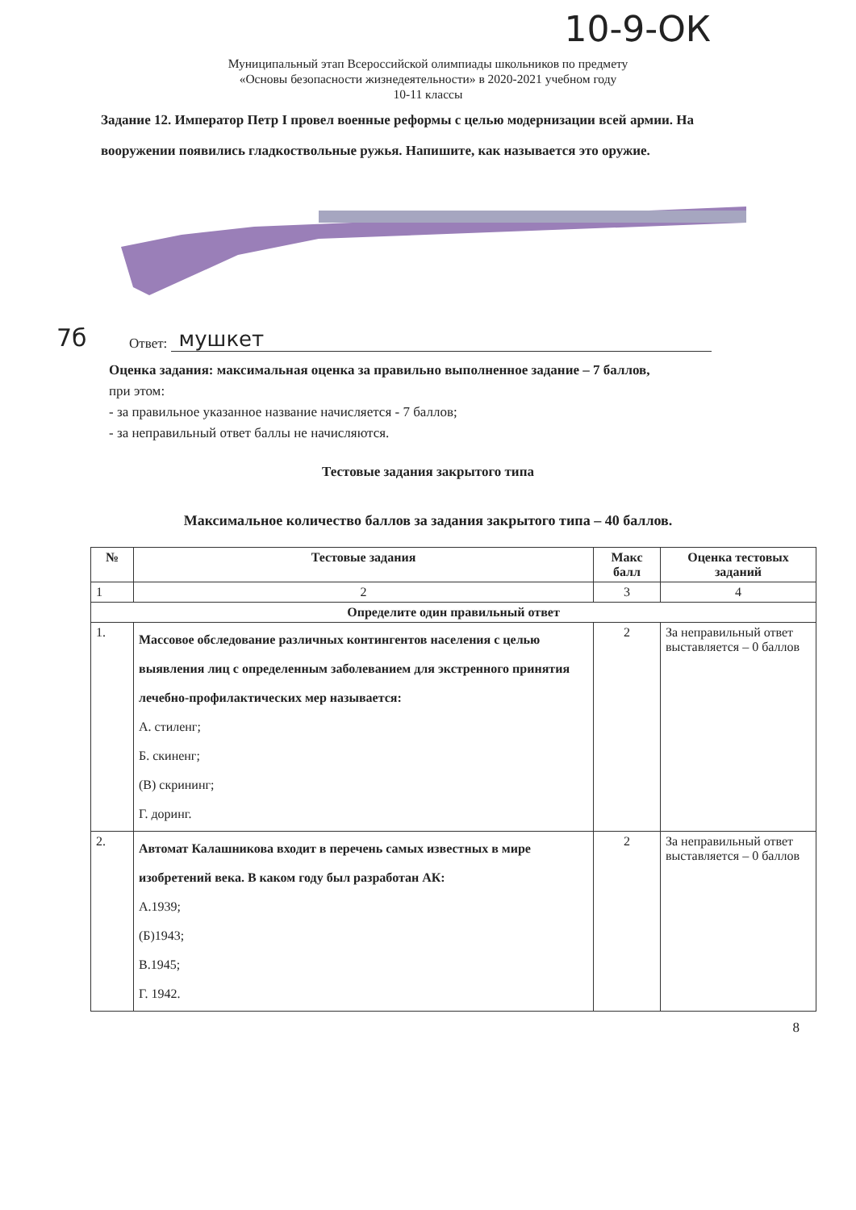10-9-ОК
Муниципальный этап Всероссийской олимпиады школьников по предмету
«Основы безопасности жизнедеятельности» в 2020-2021 учебном году
10-11 классы
Задание 12. Император Петр I провел военные реформы с целью модернизации всей армии. На вооружении появились гладкоствольные ружья. Напишите, как называется это оружие.
7б Ответ: мушкет
Оценка задания: максимальная оценка за правильно выполненное задание – 7 баллов,
при этом:
- за правильное указанное название начисляется - 7 баллов;
- за неправильный ответ баллы не начисляются.
Тестовые задания закрытого типа
Максимальное количество баллов за задания закрытого типа – 40 баллов.
| № | Тестовые задания | Макс балл | Оценка тестовых заданий |
| --- | --- | --- | --- |
| 1 | 2 | 3 | 4 |
| Определите один правильный ответ | | | |
| 1. | Массовое обследование различных контингентов населения с целью выявления лиц с определенным заболеванием для экстренного принятия лечебно-профилактических мер называется: А. стиленг; Б. скиненг; (В) скрининг; Г. доринг. | 2 | За неправильный ответ выставляется – 0 баллов |
| 2. | Автомат Калашникова входит в перечень самых известных в мире изобретений века. В каком году был разработан АК: А.1939; (Б)1943; В.1945; Г. 1942. | 2 | За неправильный ответ выставляется – 0 баллов |
8